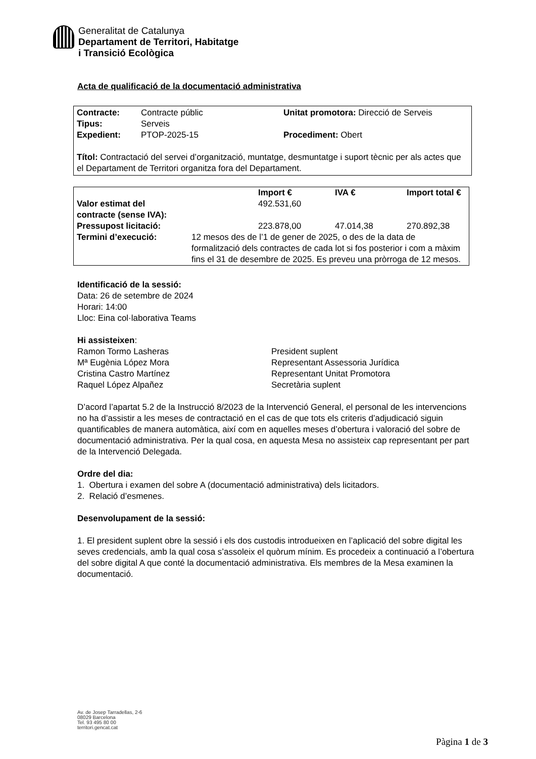Generalitat de Catalunya
Departament de Territori, Habitatge
i Transició Ecològica
Acta de qualificació de la documentació administrativa
| Contracte: | Contracte públic | Unitat promotora: Direcció de Serveis |
| Tipus: | Serveis | |
| Expedient: | PTOP-2025-15 | Procediment: Obert |
Títol: Contractació del servei d’organització, muntatge, desmuntatge i suport tècnic per als actes que el Departament de Territori organitza fora del Departament.
| | | Import € | IVA € | Import total € |
| Valor estimat del contracte (sense IVA): | | 492.531,60 | | |
| Pressupost licitació: | | 223.878,00 | 47.014,38 | 270.892,38 |
| Termini d’execució: | 12 mesos des de l’1 de gener de 2025, o des de la data de formalització dels contractes de cada lot si fos posterior i com a màxim fins el 31 de desembre de 2025. Es preveu una pròrroga de 12 mesos. | | | |
Identificació de la sessió:
Data: 26 de setembre de 2024
Horari: 14:00
Lloc: Eina col·laborativa Teams
Hi assisteixen:
| Ramon Tormo Lasheras | President suplent |
| Mª Eugènia López Mora | Representant Assessoria Jurídica |
| Cristina Castro Martínez | Representant Unitat Promotora |
| Raquel López Alpañez | Secretària suplent |
D’acord l’apartat 5.2 de la Instrucció 8/2023 de la Intervenció General, el personal de les intervencions no ha d’assistir a les meses de contractació en el cas de que tots els criteris d’adjudicació siguin quantificables de manera automàtica, així com en aquelles meses d’obertura i valoració del sobre de documentació administrativa. Per la qual cosa, en aquesta Mesa no assisteix cap representant per part de la Intervenció Delegada.
Ordre del dia:
1. Obertura i examen del sobre A (documentació administrativa) dels licitadors.
2. Relació d’esmenes.
Desenvolupament de la sessió:
1. El president suplent obre la sessió i els dos custodis introdueixen en l’aplicació del sobre digital les seves credencials, amb la qual cosa s’assoleix el quòrum mínim. Es procedeix a continuació a l’obertura del sobre digital A que conté la documentació administrativa. Els membres de la Mesa examinen la documentació.
Av. de Josep Tarradellas, 2-6
08029 Barcelona
Tel. 93 495 80 00
territori.gencat.cat
Pàgina 1 de 3